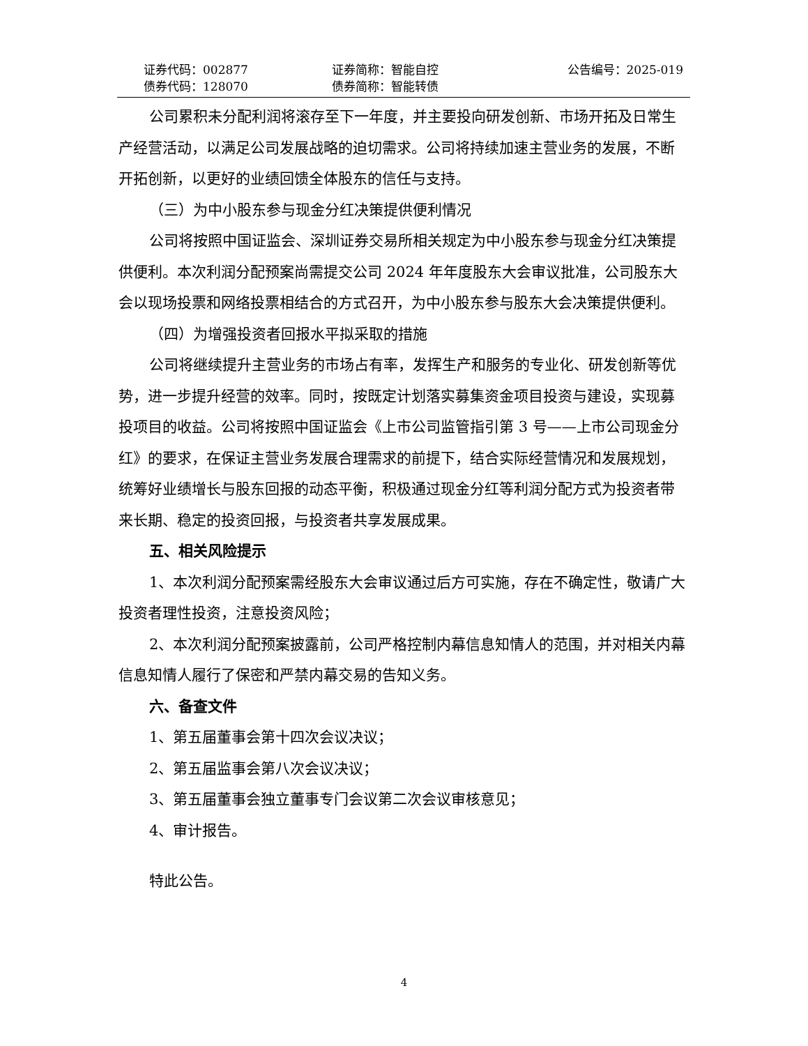证券代码：002877 证券简称：智能自控 公告编号：2025-019
债券代码：128070 债券简称：智能转债
公司累积未分配利润将滚存至下一年度，并主要投向研发创新、市场开拓及日常生产经营活动，以满足公司发展战略的迫切需求。公司将持续加速主营业务的发展，不断开拓创新，以更好的业绩回馈全体股东的信任与支持。
（三）为中小股东参与现金分红决策提供便利情况
公司将按照中国证监会、深圳证券交易所相关规定为中小股东参与现金分红决策提供便利。本次利润分配预案尚需提交公司 2024 年年度股东大会审议批准，公司股东大会以现场投票和网络投票相结合的方式召开，为中小股东参与股东大会决策提供便利。
（四）为增强投资者回报水平拟采取的措施
公司将继续提升主营业务的市场占有率，发挥生产和服务的专业化、研发创新等优势，进一步提升经营的效率。同时，按既定计划落实募集资金项目投资与建设，实现募投项目的收益。公司将按照中国证监会《上市公司监管指引第 3 号——上市公司现金分红》的要求，在保证主营业务发展合理需求的前提下，结合实际经营情况和发展规划，统筹好业绩增长与股东回报的动态平衡，积极通过现金分红等利润分配方式为投资者带来长期、稳定的投资回报，与投资者共享发展成果。
五、相关风险提示
1、本次利润分配预案需经股东大会审议通过后方可实施，存在不确定性，敬请广大投资者理性投资，注意投资风险；
2、本次利润分配预案披露前，公司严格控制内幕信息知情人的范围，并对相关内幕信息知情人履行了保密和严禁内幕交易的告知义务。
六、备查文件
1、第五届董事会第十四次会议决议；
2、第五届监事会第八次会议决议；
3、第五届董事会独立董事专门会议第二次会议审核意见；
4、审计报告。
特此公告。
4